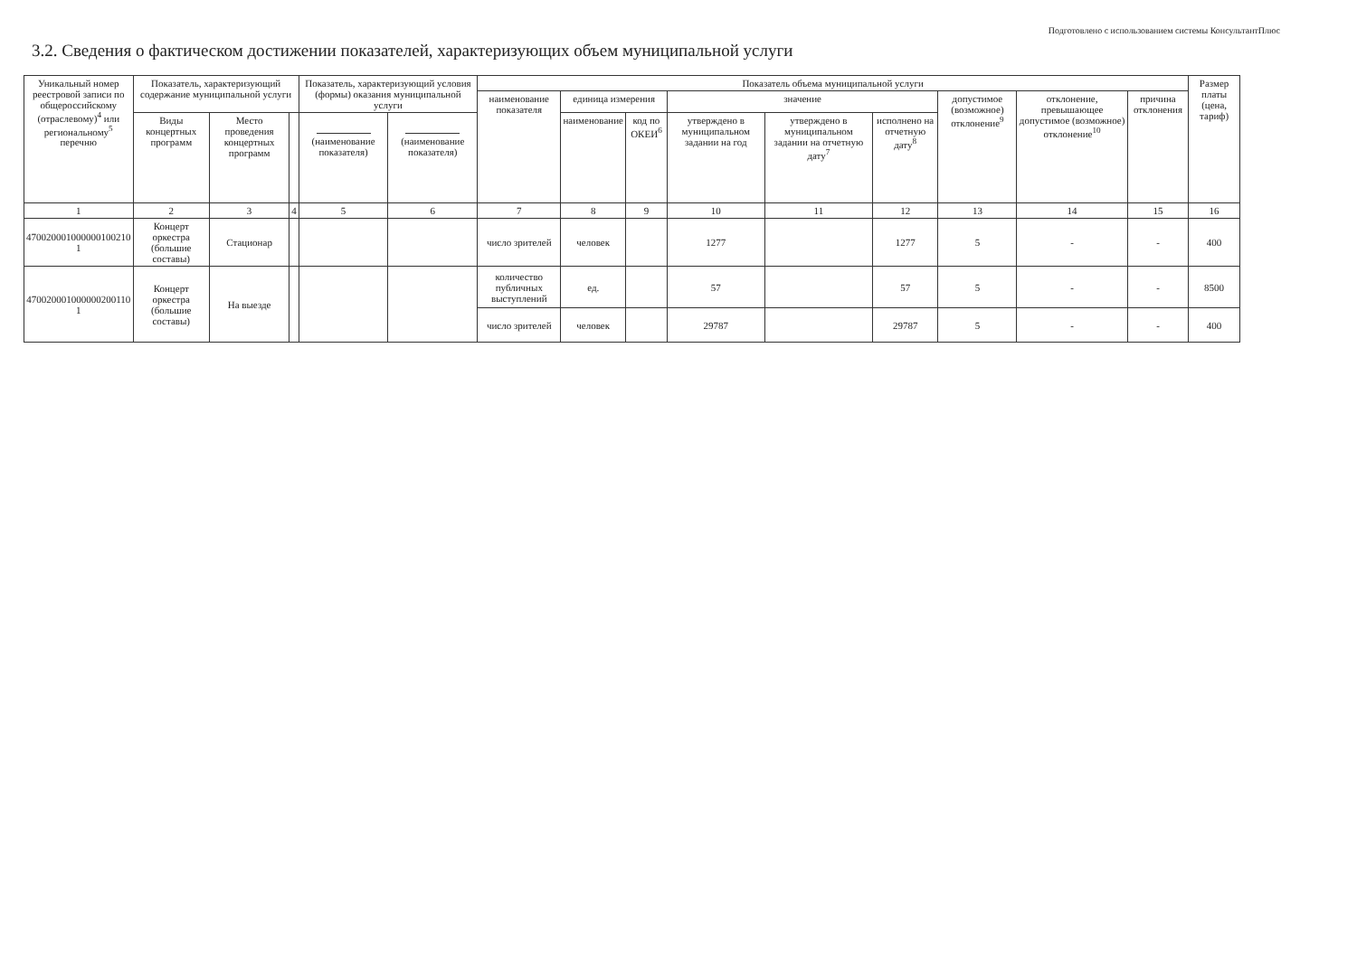Подготовлено с использованием системы КонсультантПлюс
3.2. Сведения о фактическом достижении показателей, характеризующих объем муниципальной услуги
| Уникальный номер реестровой записи по общероссийскому (отраслевому)<sup>4</sup> или региональному<sup>5</sup> перечню | Показатель, характеризующий содержание муниципальной услуги | | | Показатель, характеризующий условия (формы) оказания муниципальной услуги | | Показатель объема муниципальной услуги | | | | | | | | | Размер платы (цена, тариф) |
| --- | --- | --- | --- | --- | --- | --- | --- | --- | --- | --- | --- | --- | --- | --- | --- |
| | | | | | | наименование показателя | единица измерения | | значение | | | допустимое (возможное) отклонение<sup>9</sup> | отклонение, превышающее допустимое (возможное) отклонение<sup>10</sup> | причина отклонения | |
| | Виды концертных программ | Место проведения концертных программ | | (наименование показателя) | (наименование показателя) | | наименование | код по ОКЕИ<sup>6</sup> | утверждено в муниципальном задании на год | утверждено в муниципальном задании на отчетную дату<sup>7</sup> | исполнено на отчетную дату<sup>8</sup> | | | | |
| 1 | 2 | 3 | 4 | 5 | 6 | 7 | 8 | 9 | 10 | 11 | 12 | 13 | 14 | 15 | 16 |
| 470020001000000100210 1 | Концерт оркестра (большие составы) | Стационар | | | | число зрителей | человек | | 1277 | | 1277 | 5 | - | - | 400 |
| 470020001000000200110 1 | Концерт оркестра (большие составы) | На выезде | | | | количество публичных выступлений | ед. | | 57 | | 57 | 5 | - | - | 8500 |
| | | | | | | число зрителей | человек | | 29787 | | 29787 | 5 | - | - | 400 |